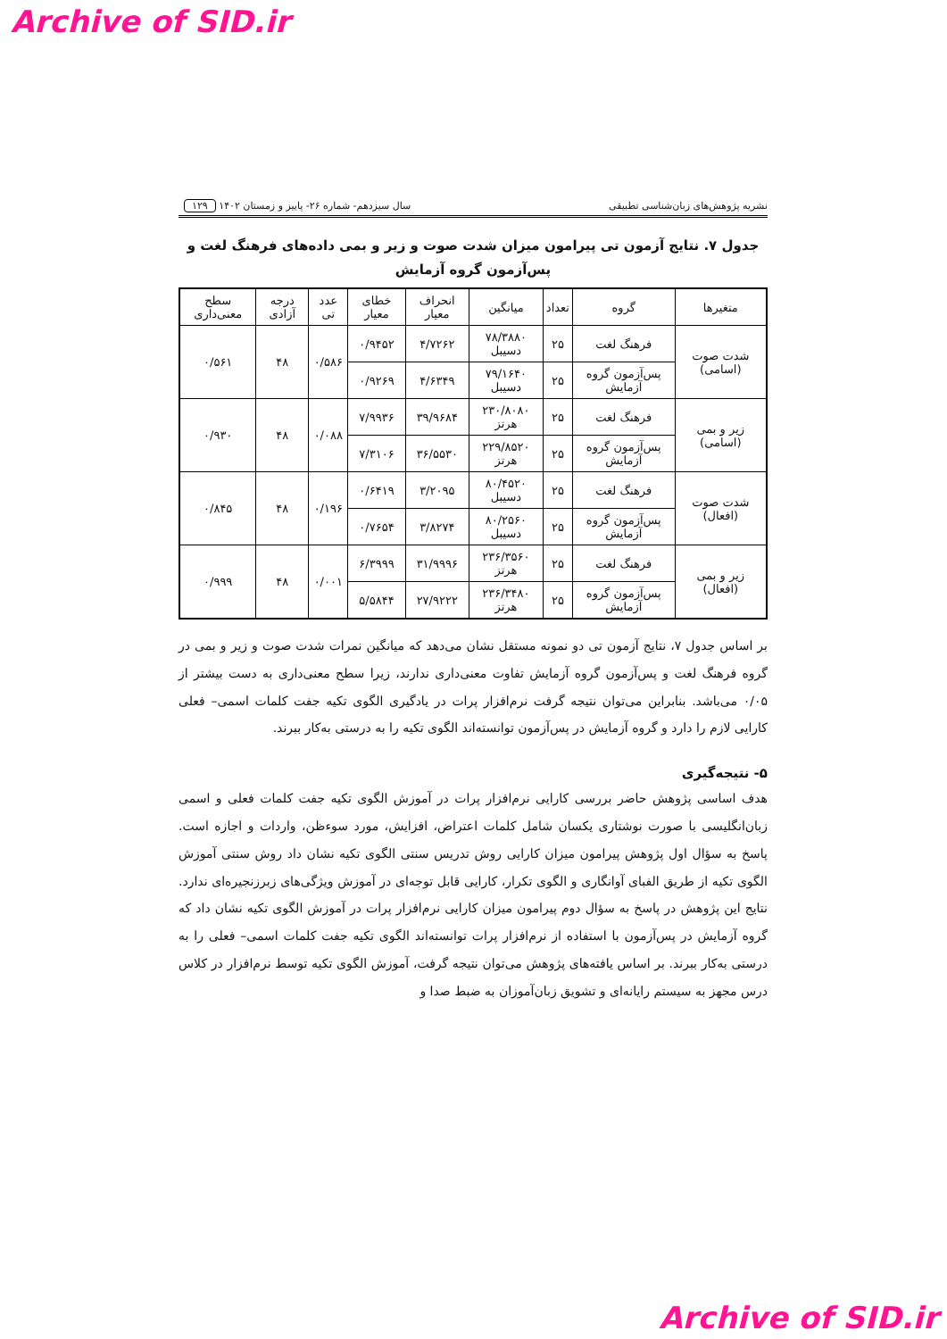Archive of SID.ir
نشریه پژوهش‌های زبان‌شناسی تطبیقی سال سیزدهم- شماره ۲۶- پاییز و زمستان ۱۴۰۲ ۱۲۹
جدول ۷. نتایج آزمون تی پیرامون میزان شدت صوت و زیر و بمی داده‌های فرهنگ لغت و پس‌آزمون گروه آزمایش
| متغیرها | گروه | تعداد | میانگین | انحراف معیار | خطای معیار | عدد تی | درجه آزادی | سطح معنی‌داری |
| --- | --- | --- | --- | --- | --- | --- | --- | --- |
| شدت صوت (اسامی) | فرهنگ لغت | ۲۵ | ۷۸/۳۸۸۰ دسیبل | ۴/۷۲۶۲ | ۰/۹۴۵۲ | ۰/۵۸۶ | ۴۸ | ۰/۵۶۱ |
| | پس‌آزمون گروه آزمایش | ۲۵ | ۷۹/۱۶۴۰ دسیبل | ۴/۶۳۴۹ | ۰/۹۲۶۹ | | | |
| زیر و بمی (اسامی) | فرهنگ لغت | ۲۵ | ۲۳۰/۸۰۸۰ هرتز | ۳۹/۹۶۸۴ | ۷/۹۹۳۶ | ۰/۰۸۸ | ۴۸ | ۰/۹۳۰ |
| | پس‌آزمون گروه آزمایش | ۲۵ | ۲۲۹/۸۵۲۰ هرتز | ۳۶/۵۵۳۰ | ۷/۳۱۰۶ | | | |
| شدت صوت (افعال) | فرهنگ لغت | ۲۵ | ۸۰/۴۵۲۰ دسیبل | ۳/۲۰۹۵ | ۰/۶۴۱۹ | ۰/۱۹۶ | ۴۸ | ۰/۸۴۵ |
| | پس‌آزمون گروه آزمایش | ۲۵ | ۸۰/۲۵۶۰ دسیبل | ۳/۸۲۷۴ | ۰/۷۶۵۴ | | | |
| زیر و بمی (افعال) | فرهنگ لغت | ۲۵ | ۲۳۶/۳۵۶۰ هرتز | ۳۱/۹۹۹۶ | ۶/۳۹۹۹ | ۰/۰۰۱ | ۴۸ | ۰/۹۹۹ |
| | پس‌آزمون گروه آزمایش | ۲۵ | ۲۳۶/۳۴۸۰ هرتز | ۲۷/۹۲۲۲ | ۵/۵۸۴۴ | | | |
بر اساس جدول ۷، نتایج آزمون تی دو نمونه مستقل نشان می‌دهد که میانگین نمرات شدت صوت و زیر و بمی در گروه فرهنگ لغت و پس‌آزمون گروه آزمایش تفاوت معنی‌داری ندارند، زیرا سطح معنی‌داری به دست بیشتر از ۰/۰۵ می‌باشد. بنابراین می‌توان نتیجه گرفت نرم‌افزار پرات در یادگیری الگوی تکیه جفت کلمات اسمی– فعلی کارایی لازم را دارد و گروه آزمایش در پس‌آزمون توانسته‌اند الگوی تکیه را به درستی به‌کار ببرند.
۵- نتیجه‌گیری
هدف اساسی پژوهش حاضر بررسی کارایی نرم‌افزار پرات در آموزش الگوی تکیه جفت کلمات فعلی و اسمی زبان‌انگلیسی با صورت نوشتاری یکسان شامل کلمات اعتراض، افزایش، مورد سوءظن، واردات و اجازه است. پاسخ به سؤال اول پژوهش پیرامون میزان کارایی روش تدریس سنتی الگوی تکیه نشان داد روش سنتی آموزش الگوی تکیه از طریق الفبای آوانگاری و الگوی تکرار، کارایی قابل توجه‌ای در آموزش ویژگی‌های زبرزنجیره‌ای ندارد. نتایج این پژوهش در پاسخ به سؤال دوم پیرامون میزان کارایی نرم‌افزار پرات در آموزش الگوی تکیه نشان داد که گروه آزمایش در پس‌آزمون با استفاده از نرم‌افزار پرات توانسته‌اند الگوی تکیه جفت کلمات اسمی– فعلی را به درستی به‌کار ببرند. بر اساس یافته‌های پژوهش می‌توان نتیجه گرفت، آموزش الگوی تکیه توسط نرم‌افزار در کلاس درس مجهز به سیستم رایانه‌ای و تشویق زبان‌آموزان به ضبط صدا و
Archive of SID.ir